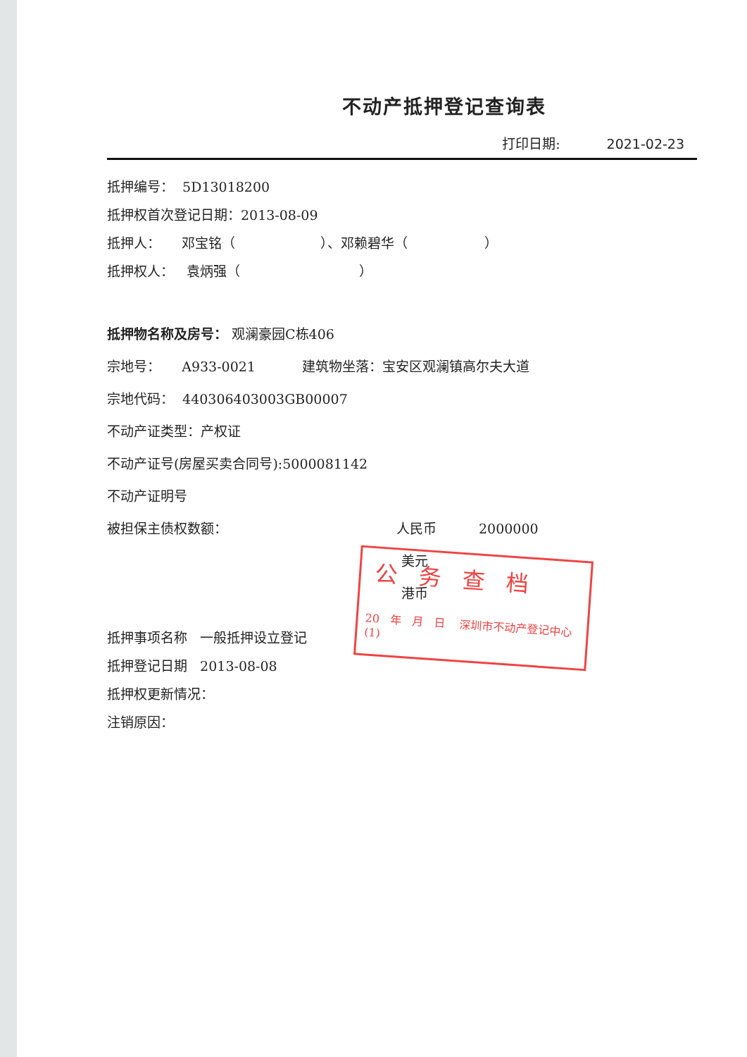不动产抵押登记查询表
打印日期: 2021-02-23
抵押编号： 5D13018200
抵押权首次登记日期：2013-08-09
抵押人： 邓宝铭（ ）、邓赖碧华（ ）
抵押权人： 袁炳强（ ）
抵押物名称及房号： 观澜豪园C栋406
宗地号： A933-0021 建筑物坐落：宝安区观澜镇高尔夫大道
宗地代码： 440306403003GB00007
不动产证类型：产权证
不动产证号(房屋买卖合同号):5000081142
不动产证明号
被担保主债权数额： 人民币 2000000
美元
港币
抵押事项名称 一般抵押设立登记
抵押登记日期 2013-08-08
抵押权更新情况：
注销原因：
公务查档
20 年 月 日 深圳市不动产登记中心 (1)